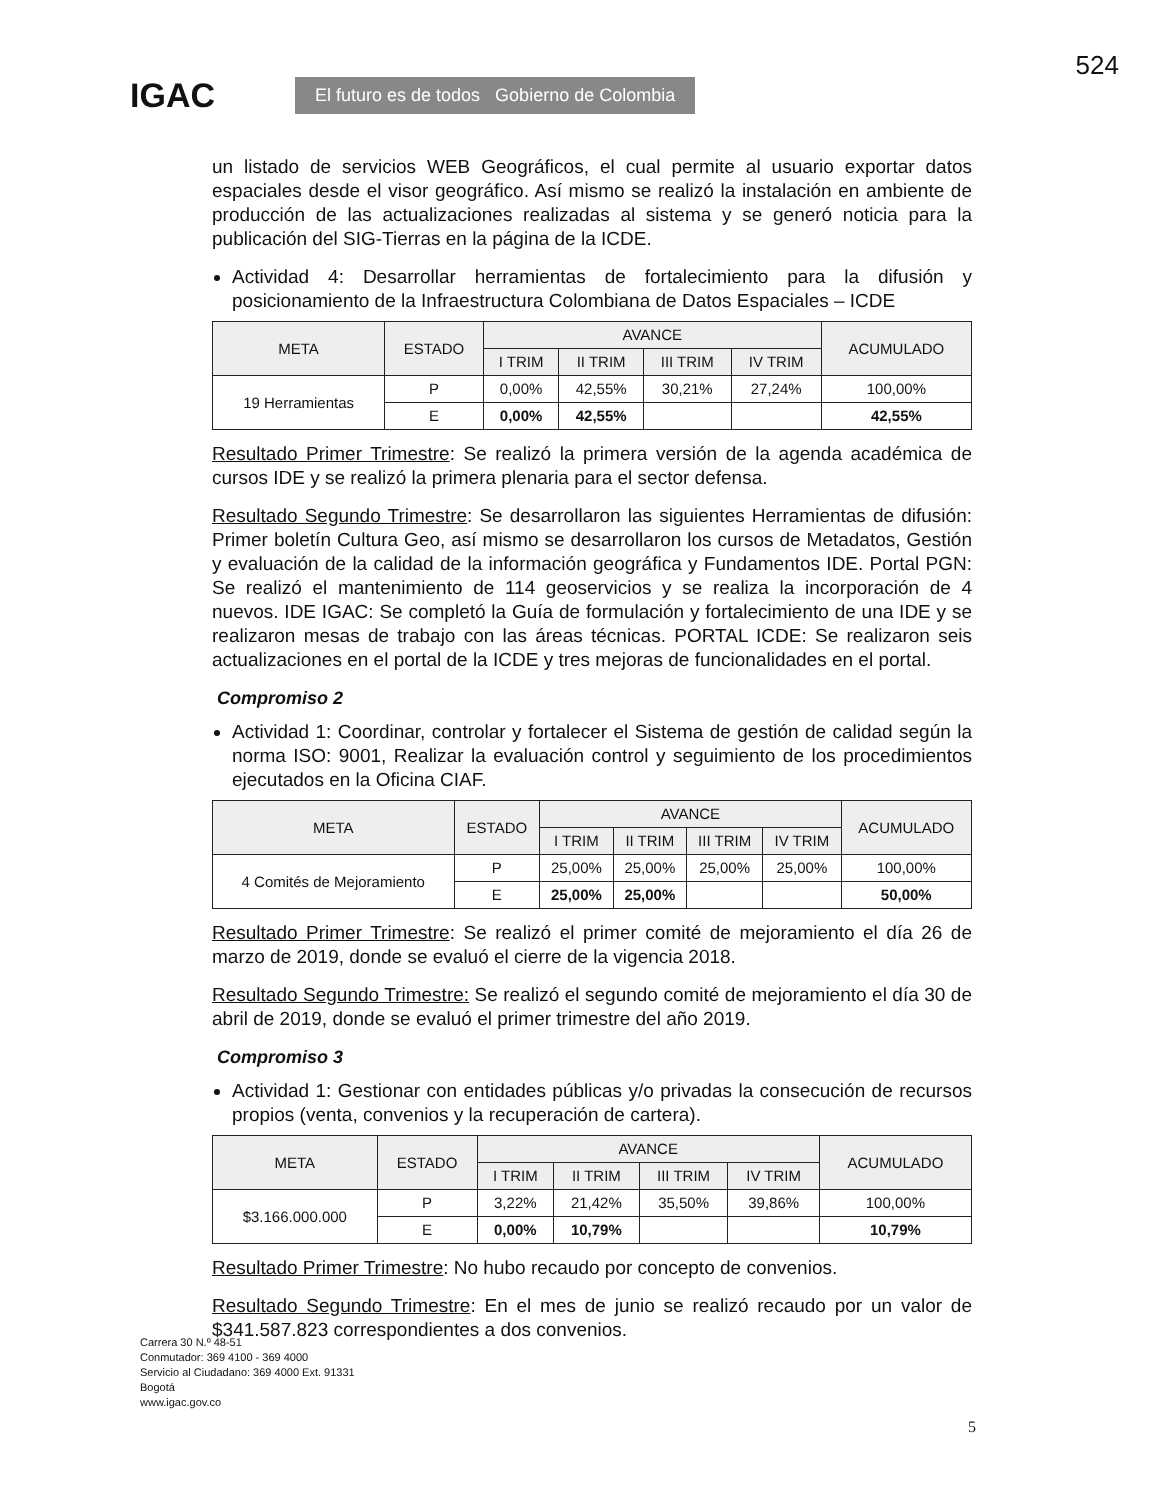IGAC El futuro es de todos Gobierno de Colombia
524
un listado de servicios WEB Geográficos, el cual permite al usuario exportar datos espaciales desde el visor geográfico. Así mismo se realizó la instalación en ambiente de producción de las actualizaciones realizadas al sistema y se generó noticia para la publicación del SIG-Tierras en la página de la ICDE.
Actividad 4: Desarrollar herramientas de fortalecimiento para la difusión y posicionamiento de la Infraestructura Colombiana de Datos Espaciales – ICDE
| META | ESTADO | AVANCE | | | | ACUMULADO |
| --- | --- | --- | --- | --- | --- | --- |
| | | I TRIM | II TRIM | III TRIM | IV TRIM | |
| 19 Herramientas | P | 0,00% | 42,55% | 30,21% | 27,24% | 100,00% |
| | E | 0,00% | 42,55% | | | 42,55% |
Resultado Primer Trimestre: Se realizó la primera versión de la agenda académica de cursos IDE y se realizó la primera plenaria para el sector defensa.
Resultado Segundo Trimestre: Se desarrollaron las siguientes Herramientas de difusión: Primer boletín Cultura Geo, así mismo se desarrollaron los cursos de Metadatos, Gestión y evaluación de la calidad de la información geográfica y Fundamentos IDE. Portal PGN: Se realizó el mantenimiento de 114 geoservicios y se realiza la incorporación de 4 nuevos. IDE IGAC: Se completó la Guía de formulación y fortalecimiento de una IDE y se realizaron mesas de trabajo con las áreas técnicas. PORTAL ICDE: Se realizaron seis actualizaciones en el portal de la ICDE y tres mejoras de funcionalidades en el portal.
Compromiso 2
Actividad 1: Coordinar, controlar y fortalecer el Sistema de gestión de calidad según la norma ISO: 9001, Realizar la evaluación control y seguimiento de los procedimientos ejecutados en la Oficina CIAF.
| META | ESTADO | AVANCE | | | | ACUMULADO |
| --- | --- | --- | --- | --- | --- | --- |
| | | I TRIM | II TRIM | III TRIM | IV TRIM | |
| 4 Comités de Mejoramiento | P | 25,00% | 25,00% | 25,00% | 25,00% | 100,00% |
| | E | 25,00% | 25,00% | | | 50,00% |
Resultado Primer Trimestre: Se realizó el primer comité de mejoramiento el día 26 de marzo de 2019, donde se evaluó el cierre de la vigencia 2018.
Resultado Segundo Trimestre: Se realizó el segundo comité de mejoramiento el día 30 de abril de 2019, donde se evaluó el primer trimestre del año 2019.
Compromiso 3
Actividad 1: Gestionar con entidades públicas y/o privadas la consecución de recursos propios (venta, convenios y la recuperación de cartera).
| META | ESTADO | AVANCE | | | | ACUMULADO |
| --- | --- | --- | --- | --- | --- | --- |
| | | I TRIM | II TRIM | III TRIM | IV TRIM | |
| $3.166.000.000 | P | 3,22% | 21,42% | 35,50% | 39,86% | 100,00% |
| | E | 0,00% | 10,79% | | | 10,79% |
Resultado Primer Trimestre: No hubo recaudo por concepto de convenios.
Resultado Segundo Trimestre: En el mes de junio se realizó recaudo por un valor de $341.587.823 correspondientes a dos convenios.
Carrera 30 N.º 48-51
Conmutador: 369 4100 - 369 4000
Servicio al Ciudadano: 369 4000 Ext. 91331
Bogotá
www.igac.gov.co
5